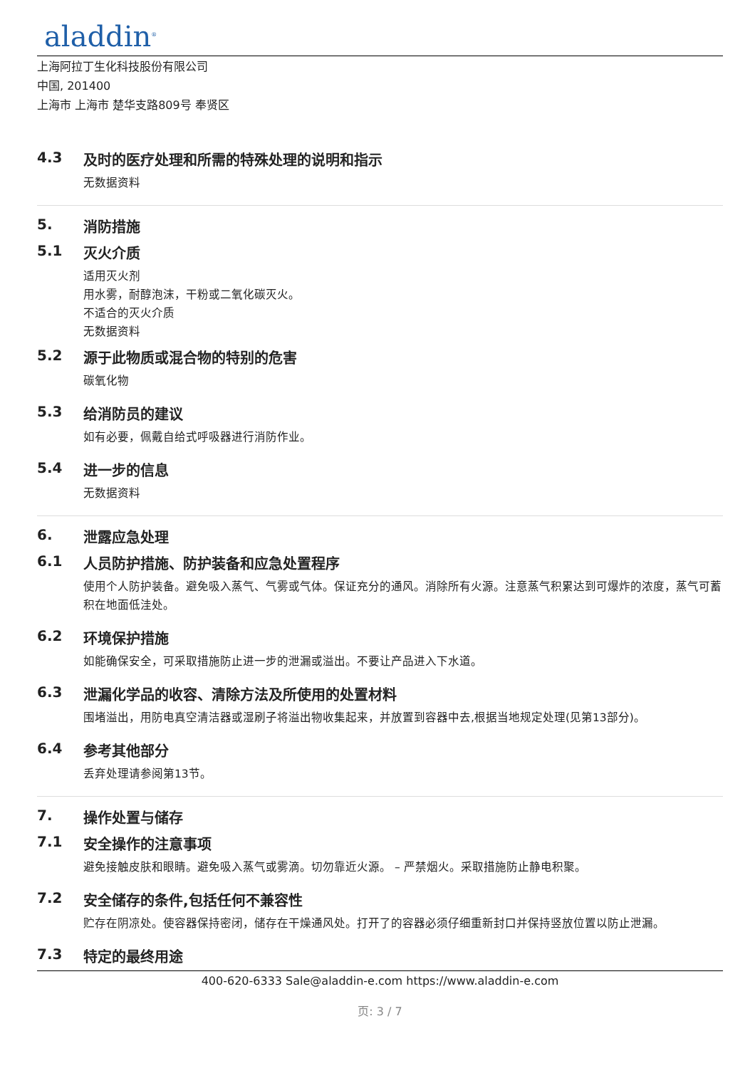aladdin<sup>®</sup>
上海阿拉丁生化科技股份有限公司
中国, 201400
上海市 上海市 楚华支路809号 奉贤区
4.3 及时的医疗处理和所需的特殊处理的说明和指示
无数据资料
5. 消防措施
5.1 灭火介质
适用灭火剂
用水雾，耐醇泡沫，干粉或二氧化碳灭火。
不适合的灭火介质
无数据资料
5.2 源于此物质或混合物的特别的危害
碳氧化物
5.3 给消防员的建议
如有必要，佩戴自给式呼吸器进行消防作业。
5.4 进一步的信息
无数据资料
6. 泄露应急处理
6.1 人员防护措施、防护装备和应急处置程序
使用个人防护装备。避免吸入蒸气、气雾或气体。保证充分的通风。消除所有火源。注意蒸气积累达到可爆炸的浓度，蒸气可蓄积在地面低洼处。
6.2 环境保护措施
如能确保安全，可采取措施防止进一步的泄漏或溢出。不要让产品进入下水道。
6.3 泄漏化学品的收容、清除方法及所使用的处置材料
围堵溢出，用防电真空清洁器或湿刷子将溢出物收集起来，并放置到容器中去,根据当地规定处理(见第13部分)。
6.4 参考其他部分
丢弃处理请参阅第13节。
7. 操作处置与储存
7.1 安全操作的注意事项
避免接触皮肤和眼睛。避免吸入蒸气或雾滴。切勿靠近火源。 – 严禁烟火。采取措施防止静电积聚。
7.2 安全储存的条件,包括任何不兼容性
贮存在阴凉处。使容器保持密闭，储存在干燥通风处。打开了的容器必须仔细重新封口并保持竖放位置以防止泄漏。
7.3 特定的最终用途
400-620-6333 Sale@aladdin-e.com https://www.aladdin-e.com
页: 3 / 7